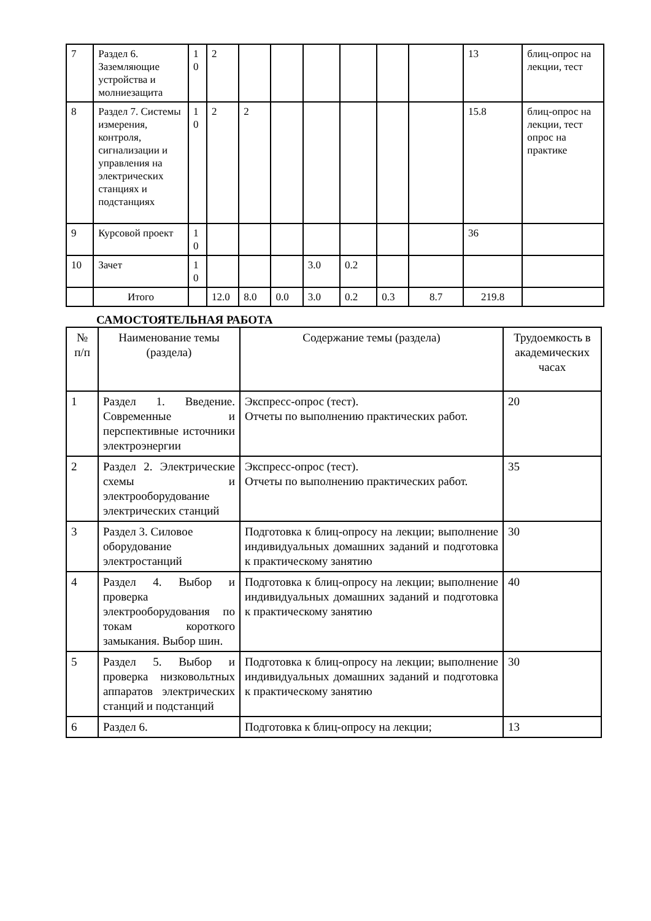| 7 | Раздел 6. Заземляющие устройства и молниезащита | 1 0 | 2 | | | | | | | 13 | блиц-опрос на лекции, тест |
| 8 | Раздел 7. Системы измерения, контроля, сигнализации и управления на электрических станциях и подстанциях | 1 0 | 2 | 2 | | | | | | 15.8 | блиц-опрос на лекции, тест опрос на практике |
| 9 | Курсовой проект | 1 0 | | | | | | | | 36 | |
| 10 | Зачет | 1 0 | | | | 3.0 | 0.2 | | | | |
| | Итого | | 12.0 | 8.0 | 0.0 | 3.0 | 0.2 | 0.3 | 8.7 | 219.8 | |
САМОСТОЯТЕЛЬНАЯ РАБОТА
| № п/п | Наименование темы (раздела) | Содержание темы (раздела) | Трудоемкость в академических часах |
| --- | --- | --- | --- |
| 1 | Раздел 1. Введение. Современные и перспективные источники электроэнергии | Экспресс-опрос (тест). Отчеты по выполнению практических работ. | 20 |
| 2 | Раздел 2. Электрические схемы и электрооборудование электрических станций | Экспресс-опрос (тест). Отчеты по выполнению практических работ. | 35 |
| 3 | Раздел 3. Силовое оборудование электростанций | Подготовка к блиц-опросу на лекции; выполнение индивидуальных домашних заданий и подготовка к практическому занятию | 30 |
| 4 | Раздел 4. Выбор и проверка электрооборудования по токам короткого замыкания. Выбор шин. | Подготовка к блиц-опросу на лекции; выполнение индивидуальных домашних заданий и подготовка к практическому занятию | 40 |
| 5 | Раздел 5. Выбор и проверка низковольтных аппаратов электрических станций и подстанций | Подготовка к блиц-опросу на лекции; выполнение индивидуальных домашних заданий и подготовка к практическому занятию | 30 |
| 6 | Раздел 6. | Подготовка к блиц-опросу на лекции; | 13 |